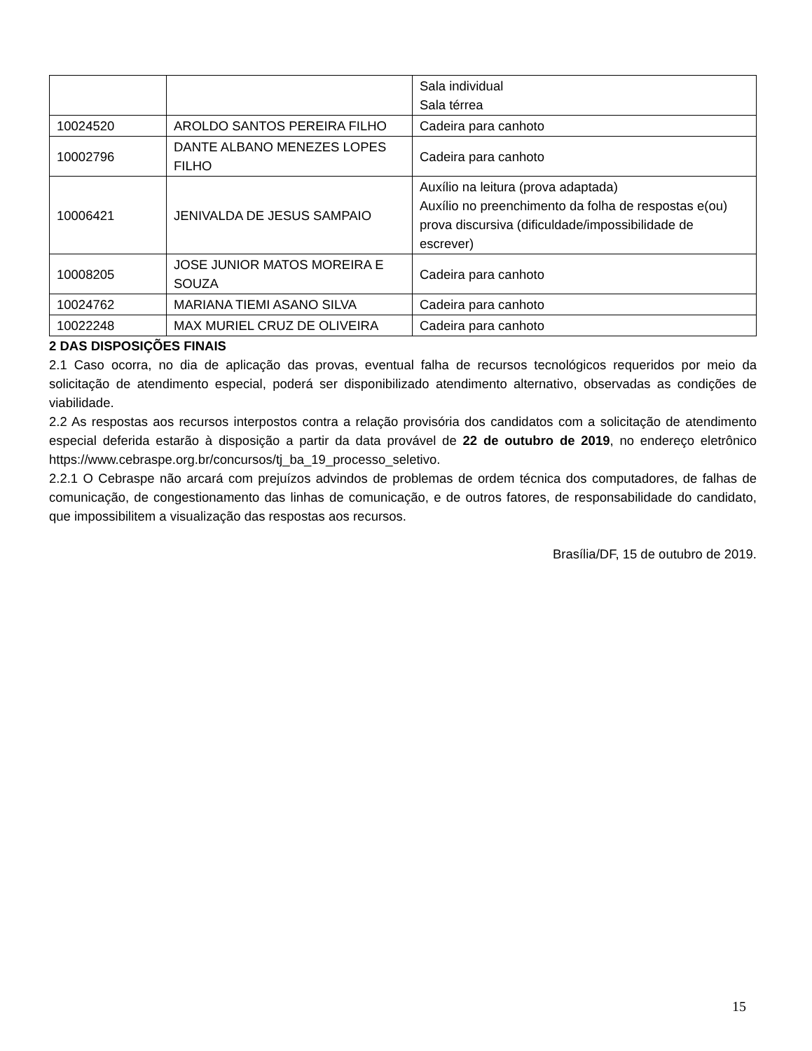| | | Sala individual Sala térrea |
| 10024520 | AROLDO SANTOS PEREIRA FILHO | Cadeira para canhoto |
| 10002796 | DANTE ALBANO MENEZES LOPES FILHO | Cadeira para canhoto |
| 10006421 | JENIVALDA DE JESUS SAMPAIO | Auxílio na leitura (prova adaptada) Auxílio no preenchimento da folha de respostas e(ou) prova discursiva (dificuldade/impossibilidade de escrever) |
| 10008205 | JOSE JUNIOR MATOS MOREIRA E SOUZA | Cadeira para canhoto |
| 10024762 | MARIANA TIEMI ASANO SILVA | Cadeira para canhoto |
| 10022248 | MAX MURIEL CRUZ DE OLIVEIRA | Cadeira para canhoto |
2 DAS DISPOSIÇÕES FINAIS
2.1 Caso ocorra, no dia de aplicação das provas, eventual falha de recursos tecnológicos requeridos por meio da solicitação de atendimento especial, poderá ser disponibilizado atendimento alternativo, observadas as condições de viabilidade.
2.2 As respostas aos recursos interpostos contra a relação provisória dos candidatos com a solicitação de atendimento especial deferida estarão à disposição a partir da data provável de 22 de outubro de 2019, no endereço eletrônico https://www.cebraspe.org.br/concursos/tj_ba_19_processo_seletivo.
2.2.1 O Cebraspe não arcará com prejuízos advindos de problemas de ordem técnica dos computadores, de falhas de comunicação, de congestionamento das linhas de comunicação, e de outros fatores, de responsabilidade do candidato, que impossibilitem a visualização das respostas aos recursos.
Brasília/DF, 15 de outubro de 2019.
15